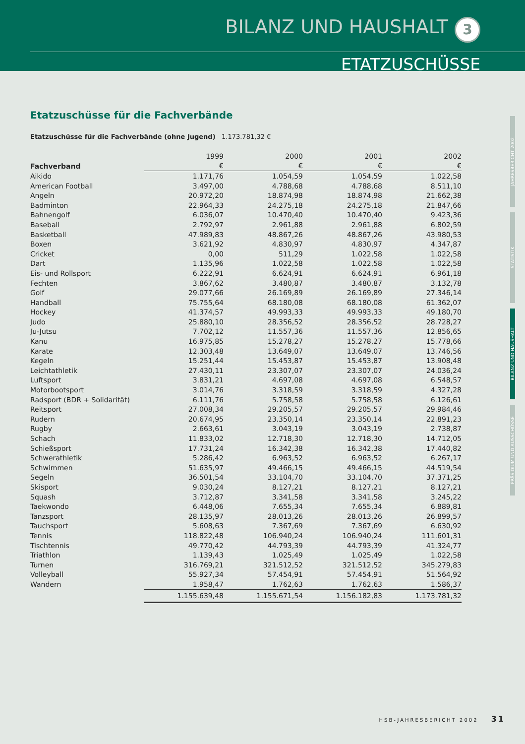BILANZ UND HAUSHALT 3
ETATZUSCHÜSSE
Etatzuschüsse für die Fachverbände
Etatzuschüsse für die Fachverbände (ohne Jugend) 1.173.781,32 €
| | 1999 | 2000 | 2001 | 2002 |
| --- | --- | --- | --- | --- |
| Fachverband | € | € | € | € |
| Aikido | 1.171,76 | 1.054,59 | 1.054,59 | 1.022,58 |
| American Football | 3.497,00 | 4.788,68 | 4.788,68 | 8.511,10 |
| Angeln | 20.972,20 | 18.874,98 | 18.874,98 | 21.662,38 |
| Badminton | 22.964,33 | 24.275,18 | 24.275,18 | 21.847,66 |
| Bahnengolf | 6.036,07 | 10.470,40 | 10.470,40 | 9.423,36 |
| Baseball | 2.792,97 | 2.961,88 | 2.961,88 | 6.802,59 |
| Basketball | 47.989,83 | 48.867,26 | 48.867,26 | 43.980,53 |
| Boxen | 3.621,92 | 4.830,97 | 4.830,97 | 4.347,87 |
| Cricket | 0,00 | 511,29 | 1.022,58 | 1.022,58 |
| Dart | 1.135,96 | 1.022,58 | 1.022,58 | 1.022,58 |
| Eis- und Rollsport | 6.222,91 | 6.624,91 | 6.624,91 | 6.961,18 |
| Fechten | 3.867,62 | 3.480,87 | 3.480,87 | 3.132,78 |
| Golf | 29.077,66 | 26.169,89 | 26.169,89 | 27.346,14 |
| Handball | 75.755,64 | 68.180,08 | 68.180,08 | 61.362,07 |
| Hockey | 41.374,57 | 49.993,33 | 49.993,33 | 49.180,70 |
| Judo | 25.880,10 | 28.356,52 | 28.356,52 | 28.728,27 |
| Ju-Jutsu | 7.702,12 | 11.557,36 | 11.557,36 | 12.856,65 |
| Kanu | 16.975,85 | 15.278,27 | 15.278,27 | 15.778,66 |
| Karate | 12.303,48 | 13.649,07 | 13.649,07 | 13.746,56 |
| Kegeln | 15.251,44 | 15.453,87 | 15.453,87 | 13.908,48 |
| Leichtathletik | 27.430,11 | 23.307,07 | 23.307,07 | 24.036,24 |
| Luftsport | 3.831,21 | 4.697,08 | 4.697,08 | 6.548,57 |
| Motorbootsport | 3.014,76 | 3.318,59 | 3.318,59 | 4.327,28 |
| Radsport (BDR + Solidarität) | 6.111,76 | 5.758,58 | 5.758,58 | 6.126,61 |
| Reitsport | 27.008,34 | 29.205,57 | 29.205,57 | 29.984,46 |
| Rudern | 20.674,95 | 23.350,14 | 23.350,14 | 22.891,23 |
| Rugby | 2.663,61 | 3.043,19 | 3.043,19 | 2.738,87 |
| Schach | 11.833,02 | 12.718,30 | 12.718,30 | 14.712,05 |
| Schießsport | 17.731,24 | 16.342,38 | 16.342,38 | 17.440,82 |
| Schwerathletik | 5.286,42 | 6.963,52 | 6.963,52 | 6.267,17 |
| Schwimmen | 51.635,97 | 49.466,15 | 49.466,15 | 44.519,54 |
| Segeln | 36.501,54 | 33.104,70 | 33.104,70 | 37.371,25 |
| Skisport | 9.030,24 | 8.127,21 | 8.127,21 | 8.127,21 |
| Squash | 3.712,87 | 3.341,58 | 3.341,58 | 3.245,22 |
| Taekwondo | 6.448,06 | 7.655,34 | 7.655,34 | 6.889,81 |
| Tanzsport | 28.135,97 | 28.013,26 | 28.013,26 | 26.899,57 |
| Tauchsport | 5.608,63 | 7.367,69 | 7.367,69 | 6.630,92 |
| Tennis | 118.822,48 | 106.940,24 | 106.940,24 | 111.601,31 |
| Tischtennis | 49.770,42 | 44.793,39 | 44.793,39 | 41.324,77 |
| Triathlon | 1.139,43 | 1.025,49 | 1.025,49 | 1.022,58 |
| Turnen | 316.769,21 | 321.512,52 | 321.512,52 | 345.279,83 |
| Volleyball | 55.927,34 | 57.454,91 | 57.454,91 | 51.564,92 |
| Wandern | 1.958,47 | 1.762,63 | 1.762,63 | 1.586,37 |
| | 1.155.639,48 | 1.155.671,54 | 1.156.182,83 | 1.173.781,32 |
JAHRESBERICHT 2002
STATISTIK
BILANZ UND HAUSHALT
PRÄSIDIUM UND AUSSCHÜSSE
HSB-JAHRESBERICHT 2002 31